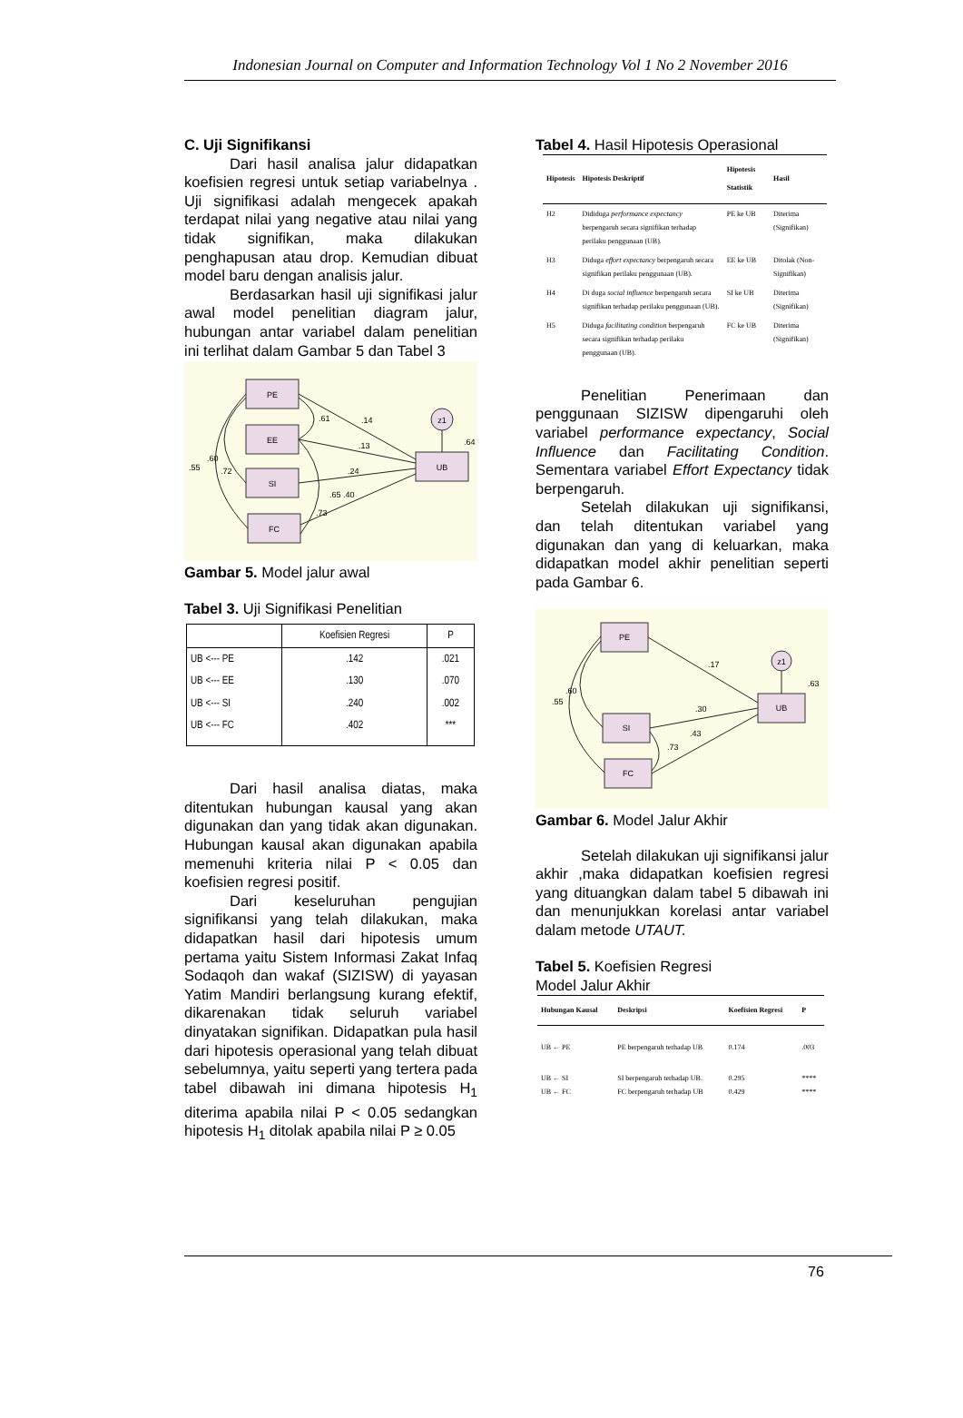Indonesian Journal on Computer and Information Technology Vol 1 No 2 November 2016
C. Uji Signifikansi
Dari hasil analisa jalur didapatkan koefisien regresi untuk setiap variabelnya . Uji signifikasi adalah mengecek apakah terdapat nilai yang negative atau nilai yang tidak signifikan, maka dilakukan penghapusan atau drop. Kemudian dibuat model baru dengan analisis jalur.
Berdasarkan hasil uji signifikasi jalur awal model penelitian diagram jalur, hubungan antar variabel dalam penelitian ini terlihat dalam Gambar 5 dan Tabel 3
PE
EE
SI
FC
UB
z1
.14
.13
.24
.65 .40
.61
.64
.60
.55
.72
.73
Gambar 5. Model jalur awal
Tabel 3. Uji Signifikasi Penelitian
| | Koefisien Regresi | P |
| --- | --- | --- |
| UB <--- PE | .142 | .021 |
| UB <--- EE | .130 | .070 |
| UB <--- SI | .240 | .002 |
| UB <--- FC | .402 | *** |
Dari hasil analisa diatas, maka ditentukan hubungan kausal yang akan digunakan dan yang tidak akan digunakan. Hubungan kausal akan digunakan apabila memenuhi kriteria nilai P < 0.05 dan koefisien regresi positif.
Dari keseluruhan pengujian signifikansi yang telah dilakukan, maka didapatkan hasil dari hipotesis umum pertama yaitu Sistem Informasi Zakat Infaq Sodaqoh dan wakaf (SIZISW) di yayasan Yatim Mandiri berlangsung kurang efektif, dikarenakan tidak seluruh variabel dinyatakan signifikan. Didapatkan pula hasil dari hipotesis operasional yang telah dibuat sebelumnya, yaitu seperti yang tertera pada tabel dibawah ini dimana hipotesis H<sub>1</sub> diterima apabila nilai P < 0.05 sedangkan hipotesis H<sub>1</sub> ditolak apabila nilai P ≥ 0.05
Tabel 4. Hasil Hipotesis Operasional
| Hipotesis | Hipotesis Deskriptif | Hipotesis Statistik | Hasil |
| --- | --- | --- | --- |
| H2 | Dididuga performance expectancy berpengaruh secara signifikan terhadap perilaku penggunaan (UB). | PE ke UB | Diterima (Signifikan) |
| H3 | Diduga effort expectancy berpengaruh secara signifikan perilaku penggunaan (UB). | EE ke UB | Ditolak (Non-Signifikan) |
| H4 | Di duga social influence berpengaruh secara signifikan terhadap perilaku penggunaan (UB). | SI ke UB | Diterima (Signifikan) |
| H5 | Diduga facilitating condition berpengaruh secara signifikan terhadap perilaku penggunaan (UB). | FC ke UB | Diterima (Signifikan) |
Penelitian Penerimaan dan penggunaan SIZISW dipengaruhi oleh variabel performance expectancy, Social Influence dan Facilitating Condition. Sementara variabel Effort Expectancy tidak berpengaruh.
Setelah dilakukan uji signifikansi, dan telah ditentukan variabel yang digunakan dan yang di keluarkan, maka didapatkan model akhir penelitian seperti pada Gambar 6.
PE
SI
FC
UB
z1
.17
.30
.43
.63
.60
.55
.73
Gambar 6. Model Jalur Akhir
Setelah dilakukan uji signifikansi jalur akhir ,maka didapatkan koefisien regresi yang dituangkan dalam tabel 5 dibawah ini dan menunjukkan korelasi antar variabel dalam metode UTAUT.
Tabel 5. Koefisien Regresi
Model Jalur Akhir
| Hubungan Kausal | Deskripsi | Koefisien Regresi | P |
| --- | --- | --- | --- |
| UB ← PE | PE berpengaruh terhadap UB | 0.174 | .003 |
| UB ← SI UB ← FC | SI berpengaruh terhadap UB. FC berpengaruh terhadap UB | 0.295 0.429 | **** **** |
76